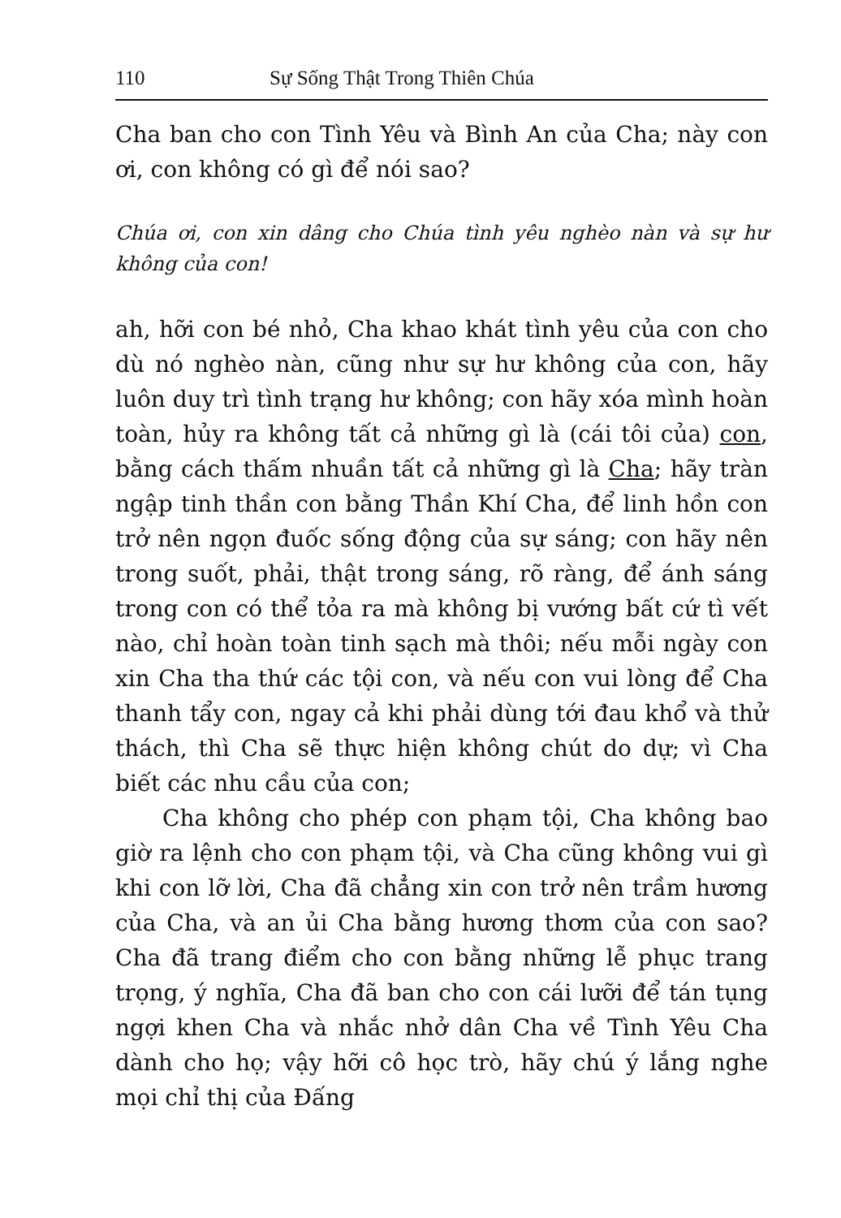110 Sự Sống Thật Trong Thiên Chúa
Cha ban cho con Tình Yêu và Bình An của Cha; này con ơi, con không có gì để nói sao?
Chúa ơi, con xin dâng cho Chúa tình yêu nghèo nàn và sự hư không của con!
ah, hỡi con bé nhỏ, Cha khao khát tình yêu của con cho dù nó nghèo nàn, cũng như sự hư không của con, hãy luôn duy trì tình trạng hư không; con hãy xóa mình hoàn toàn, hủy ra không tất cả những gì là (cái tôi của) con, bằng cách thấm nhuần tất cả những gì là Cha; hãy tràn ngập tinh thần con bằng Thần Khí Cha, để linh hồn con trở nên ngọn đuốc sống động của sự sáng; con hãy nên trong suốt, phải, thật trong sáng, rõ ràng, để ánh sáng trong con có thể tỏa ra mà không bị vướng bất cứ tì vết nào, chỉ hoàn toàn tinh sạch mà thôi; nếu mỗi ngày con xin Cha tha thứ các tội con, và nếu con vui lòng để Cha thanh tẩy con, ngay cả khi phải dùng tới đau khổ và thử thách, thì Cha sẽ thực hiện không chút do dự; vì Cha biết các nhu cầu của con;
Cha không cho phép con phạm tội, Cha không bao giờ ra lệnh cho con phạm tội, và Cha cũng không vui gì khi con lỡ lời, Cha đã chẳng xin con trở nên trầm hương của Cha, và an ủi Cha bằng hương thơm của con sao? Cha đã trang điểm cho con bằng những lễ phục trang trọng, ý nghĩa, Cha đã ban cho con cái lưỡi để tán tụng ngợi khen Cha và nhắc nhở dân Cha về Tình Yêu Cha dành cho họ; vậy hỡi cô học trò, hãy chú ý lắng nghe mọi chỉ thị của Đấng